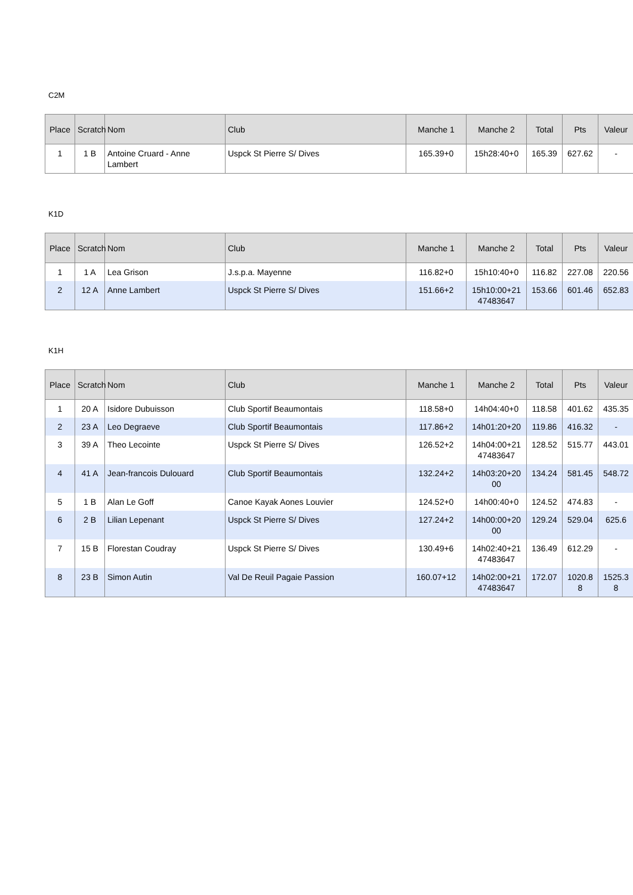C2M
| Place | Scratch | Nom | Club | Manche 1 | Manche 2 | Total | Pts | Valeur |
| --- | --- | --- | --- | --- | --- | --- | --- | --- |
| 1 | 1 B | Antoine Cruard - Anne Lambert | Uspck St Pierre S/ Dives | 165.39+0 | 15h28:40+0 | 165.39 | 627.62 | - |
K1D
| Place | Scratch | Nom | Club | Manche 1 | Manche 2 | Total | Pts | Valeur |
| --- | --- | --- | --- | --- | --- | --- | --- | --- |
| 1 | 1 A | Lea Grison | J.s.p.a. Mayenne | 116.82+0 | 15h10:40+0 | 116.82 | 227.08 | 220.56 |
| 2 | 12 A | Anne Lambert | Uspck St Pierre S/ Dives | 151.66+2 | 15h10:00+21 47483647 | 153.66 | 601.46 | 652.83 |
K1H
| Place | Scratch | Nom | Club | Manche 1 | Manche 2 | Total | Pts | Valeur |
| --- | --- | --- | --- | --- | --- | --- | --- | --- |
| 1 | 20 A | Isidore Dubuisson | Club Sportif Beaumontais | 118.58+0 | 14h04:40+0 | 118.58 | 401.62 | 435.35 |
| 2 | 23 A | Leo Degraeve | Club Sportif Beaumontais | 117.86+2 | 14h01:20+20 | 119.86 | 416.32 | - |
| 3 | 39 A | Theo Lecointe | Uspck St Pierre S/ Dives | 126.52+2 | 14h04:00+21 47483647 | 128.52 | 515.77 | 443.01 |
| 4 | 41 A | Jean-francois Dulouard | Club Sportif Beaumontais | 132.24+2 | 14h03:20+20 00 | 134.24 | 581.45 | 548.72 |
| 5 | 1 B | Alan Le Goff | Canoe Kayak Aones Louvier | 124.52+0 | 14h00:40+0 | 124.52 | 474.83 | - |
| 6 | 2 B | Lilian Lepenant | Uspck St Pierre S/ Dives | 127.24+2 | 14h00:00+20 00 | 129.24 | 529.04 | 625.6 |
| 7 | 15 B | Florestan Coudray | Uspck St Pierre S/ Dives | 130.49+6 | 14h02:40+21 47483647 | 136.49 | 612.29 | - |
| 8 | 23 B | Simon Autin | Val De Reuil Pagaie Passion | 160.07+12 | 14h02:00+21 47483647 | 172.07 | 1020.8 8 | 1525.3 8 |